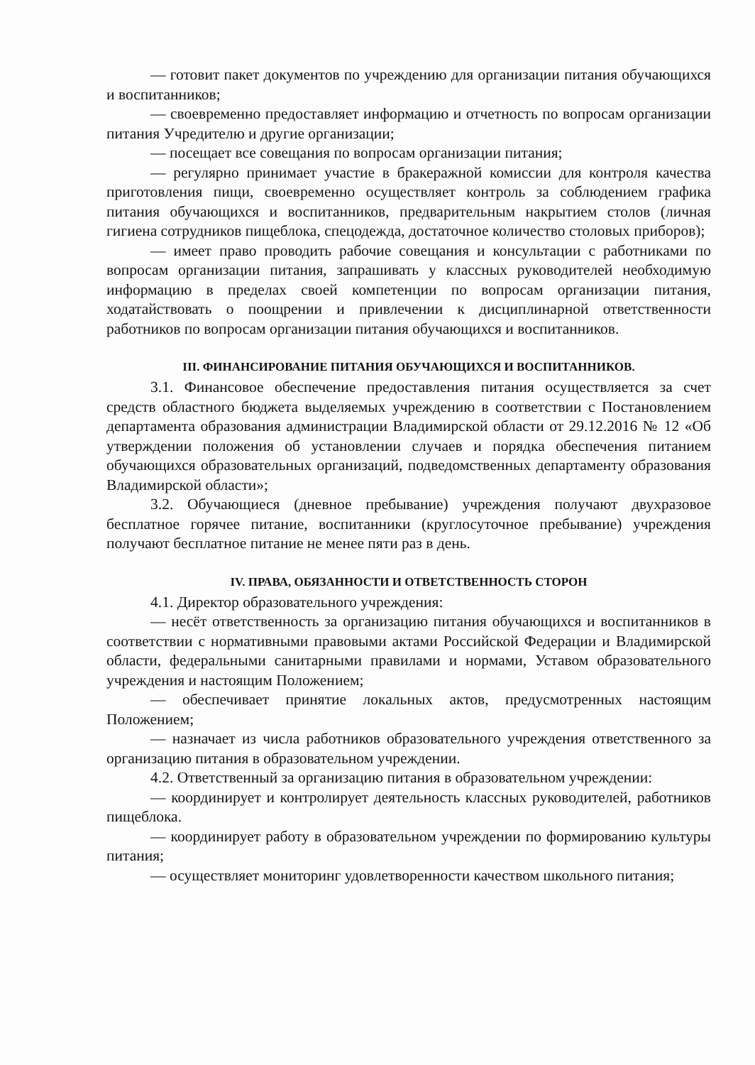— готовит пакет документов по учреждению для организации питания обучающихся и воспитанников;
— своевременно предоставляет информацию и отчетность по вопросам организации питания Учредителю и другие организации;
— посещает все совещания по вопросам организации питания;
— регулярно принимает участие в бракеражной комиссии для контроля качества приготовления пищи, своевременно осуществляет контроль за соблюдением графика питания обучающихся и воспитанников, предварительным накрытием столов (личная гигиена сотрудников пищеблока, спецодежда, достаточное количество столовых приборов);
— имеет право проводить рабочие совещания и консультации с работниками по вопросам организации питания, запрашивать у классных руководителей необходимую информацию в пределах своей компетенции по вопросам организации питания, ходатайствовать о поощрении и привлечении к дисциплинарной ответственности работников по вопросам организации питания обучающихся и воспитанников.
III. ФИНАНСИРОВАНИЕ ПИТАНИЯ ОБУЧАЮЩИХСЯ И ВОСПИТАННИКОВ.
3.1. Финансовое обеспечение предоставления питания осуществляется за счет средств областного бюджета выделяемых учреждению в соответствии с Постановлением департамента образования администрации Владимирской области от 29.12.2016 № 12 «Об утверждении положения об установлении случаев и порядка обеспечения питанием обучающихся образовательных организаций, подведомственных департаменту образования Владимирской области»;
3.2. Обучающиеся (дневное пребывание) учреждения получают двухразовое бесплатное горячее питание, воспитанники (круглосуточное пребывание) учреждения получают бесплатное питание не менее пяти раз в день.
IV. ПРАВА, ОБЯЗАННОСТИ И ОТВЕТСТВЕННОСТЬ СТОРОН
4.1. Директор образовательного учреждения:
— несёт ответственность за организацию питания обучающихся и воспитанников в соответствии с нормативными правовыми актами Российской Федерации и Владимирской области, федеральными санитарными правилами и нормами, Уставом образовательного учреждения и настоящим Положением;
— обеспечивает принятие локальных актов, предусмотренных настоящим Положением;
— назначает из числа работников образовательного учреждения ответственного за организацию питания в образовательном учреждении.
4.2. Ответственный за организацию питания в образовательном учреждении:
— координирует и контролирует деятельность классных руководителей, работников пищеблока.
— координирует работу в образовательном учреждении по формированию культуры питания;
— осуществляет мониторинг удовлетворенности качеством школьного питания;